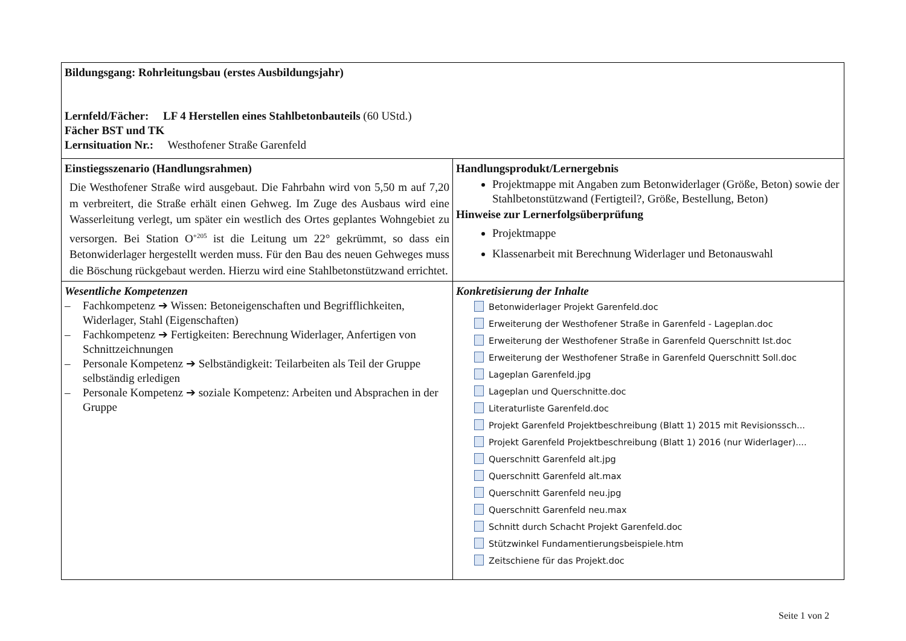| Bildungsgang: Rohrleitungsbau (erstes Ausbildungsjahr) Lernfeld/Fächer: LF 4 Herstellen eines Stahlbetonbauteils (60 UStd.) Fächer BST und TK Lernsituation Nr.: Westhofener Straße Garenfeld | |
| Einstiegsszenario (Handlungsrahmen) Die Westhofener Straße wird ausgebaut. Die Fahrbahn wird von 5,50 m auf 7,20 m verbreitert, die Straße erhält einen Gehweg. Im Zuge des Ausbaus wird eine Wasserleitung verlegt, um später ein westlich des Ortes geplantes Wohngebiet zu versorgen. Bei Station O<sup>+205</sup> ist die Leitung um 22° gekrümmt, so dass ein Betonwiderlager hergestellt werden muss. Für den Bau des neuen Gehweges muss die Böschung rückgebaut werden. Hierzu wird eine Stahlbetonstützwand errichtet. | Handlungsprodukt/Lernergebnis Projektmappe mit Angaben zum Betonwiderlager (Größe, Beton) sowie der Stahlbetonstützwand (Fertigteil?, Größe, Bestellung, Beton) Hinweise zur Lernerfolgsüberprüfung Projektmappe Klassenarbeit mit Berechnung Widerlager und Betonauswahl |
| Wesentliche Kompetenzen – Fachkompetenz ➔ Wissen: Betoneigenschaften und Begrifflichkeiten, Widerlager, Stahl (Eigenschaften) – Fachkompetenz ➔ Fertigkeiten: Berechnung Widerlager, Anfertigen von Schnittzeichnungen – Personale Kompetenz ➔ Selbständigkeit: Teilarbeiten als Teil der Gruppe selbständig erledigen – Personale Kompetenz ➔ soziale Kompetenz: Arbeiten und Absprachen in der Gruppe | Konkretisierung der Inhalte Betonwiderlager Projekt Garenfeld.doc Erweiterung der Westhofener Straße in Garenfeld - Lageplan.doc Erweiterung der Westhofener Straße in Garenfeld Querschnitt Ist.doc Erweiterung der Westhofener Straße in Garenfeld Querschnitt Soll.doc Lageplan Garenfeld.jpg Lageplan und Querschnitte.doc Literaturliste Garenfeld.doc Projekt Garenfeld Projektbeschreibung (Blatt 1) 2015 mit Revisionssch... Projekt Garenfeld Projektbeschreibung (Blatt 1) 2016 (nur Widerlager).... Querschnitt Garenfeld alt.jpg Querschnitt Garenfeld alt.max Querschnitt Garenfeld neu.jpg Querschnitt Garenfeld neu.max Schnitt durch Schacht Projekt Garenfeld.doc Stützwinkel Fundamentierungsbeispiele.htm Zeitschiene für das Projekt.doc |
Seite 1 von 2